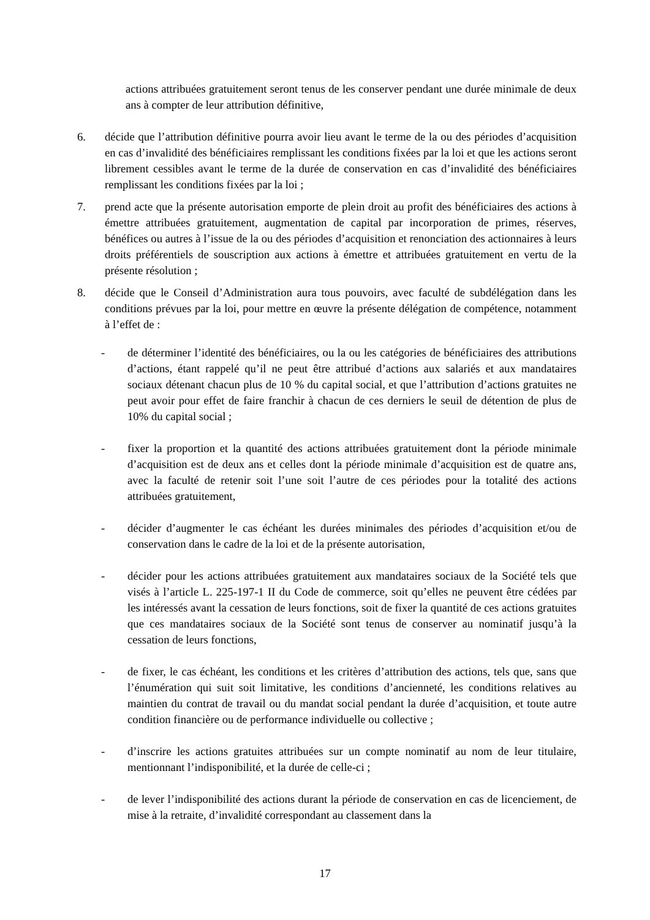actions attribuées gratuitement seront tenus de les conserver pendant une durée minimale de deux ans à compter de leur attribution définitive,
6. décide que l’attribution définitive pourra avoir lieu avant le terme de la ou des périodes d’acquisition en cas d’invalidité des bénéficiaires remplissant les conditions fixées par la loi et que les actions seront librement cessibles avant le terme de la durée de conservation en cas d’invalidité des bénéficiaires remplissant les conditions fixées par la loi ;
7. prend acte que la présente autorisation emporte de plein droit au profit des bénéficiaires des actions à émettre attribuées gratuitement, augmentation de capital par incorporation de primes, réserves, bénéfices ou autres à l’issue de la ou des périodes d’acquisition et renonciation des actionnaires à leurs droits préférentiels de souscription aux actions à émettre et attribuées gratuitement en vertu de la présente résolution ;
8. décide que le Conseil d’Administration aura tous pouvoirs, avec faculté de subdélégation dans les conditions prévues par la loi, pour mettre en œuvre la présente délégation de compétence, notamment à l’effet de :
- de déterminer l’identité des bénéficiaires, ou la ou les catégories de bénéficiaires des attributions d’actions, étant rappelé qu’il ne peut être attribué d’actions aux salariés et aux mandataires sociaux détenant chacun plus de 10 % du capital social, et que l’attribution d’actions gratuites ne peut avoir pour effet de faire franchir à chacun de ces derniers le seuil de détention de plus de 10% du capital social ;
- fixer la proportion et la quantité des actions attribuées gratuitement dont la période minimale d’acquisition est de deux ans et celles dont la période minimale d’acquisition est de quatre ans, avec la faculté de retenir soit l’une soit l’autre de ces périodes pour la totalité des actions attribuées gratuitement,
- décider d’augmenter le cas échéant les durées minimales des périodes d’acquisition et/ou de conservation dans le cadre de la loi et de la présente autorisation,
- décider pour les actions attribuées gratuitement aux mandataires sociaux de la Société tels que visés à l’article L. 225-197-1 II du Code de commerce, soit qu’elles ne peuvent être cédées par les intéressés avant la cessation de leurs fonctions, soit de fixer la quantité de ces actions gratuites que ces mandataires sociaux de la Société sont tenus de conserver au nominatif jusqu’à la cessation de leurs fonctions,
- de fixer, le cas échéant, les conditions et les critères d’attribution des actions, tels que, sans que l’énumération qui suit soit limitative, les conditions d’ancienneté, les conditions relatives au maintien du contrat de travail ou du mandat social pendant la durée d’acquisition, et toute autre condition financière ou de performance individuelle ou collective ;
- d’inscrire les actions gratuites attribuées sur un compte nominatif au nom de leur titulaire, mentionnant l’indisponibilité, et la durée de celle-ci ;
- de lever l’indisponibilité des actions durant la période de conservation en cas de licenciement, de mise à la retraite, d’invalidité correspondant au classement dans la
17